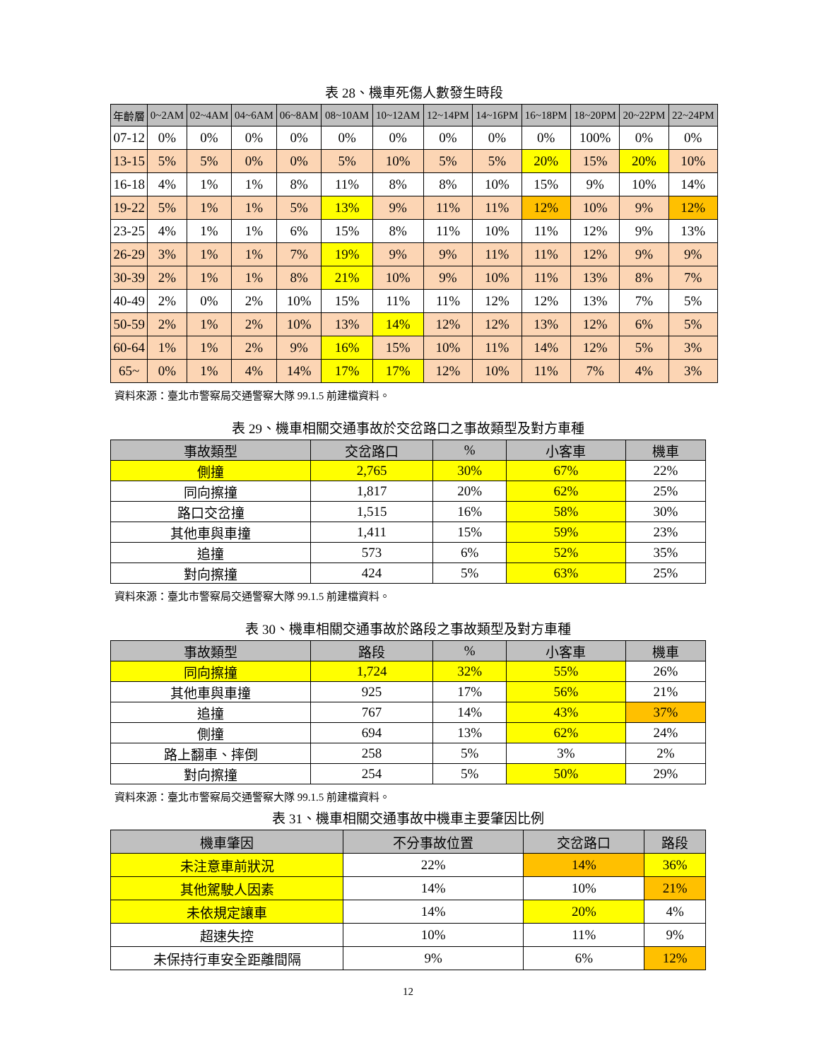表 28、機車死傷人數發生時段
| 年齡層 | 0~2AM | 02~4AM | 04~6AM | 06~8AM | 08~10AM | 10~12AM | 12~14PM | 14~16PM | 16~18PM | 18~20PM | 20~22PM | 22~24PM |
| --- | --- | --- | --- | --- | --- | --- | --- | --- | --- | --- | --- | --- |
| 07-12 | 0% | 0% | 0% | 0% | 0% | 0% | 0% | 0% | 0% | 100% | 0% | 0% |
| 13-15 | 5% | 5% | 0% | 0% | 5% | 10% | 5% | 5% | 20% | 15% | 20% | 10% |
| 16-18 | 4% | 1% | 1% | 8% | 11% | 8% | 8% | 10% | 15% | 9% | 10% | 14% |
| 19-22 | 5% | 1% | 1% | 5% | 13% | 9% | 11% | 11% | 12% | 10% | 9% | 12% |
| 23-25 | 4% | 1% | 1% | 6% | 15% | 8% | 11% | 10% | 11% | 12% | 9% | 13% |
| 26-29 | 3% | 1% | 1% | 7% | 19% | 9% | 9% | 11% | 11% | 12% | 9% | 9% |
| 30-39 | 2% | 1% | 1% | 8% | 21% | 10% | 9% | 10% | 11% | 13% | 8% | 7% |
| 40-49 | 2% | 0% | 2% | 10% | 15% | 11% | 11% | 12% | 12% | 13% | 7% | 5% |
| 50-59 | 2% | 1% | 2% | 10% | 13% | 14% | 12% | 12% | 13% | 12% | 6% | 5% |
| 60-64 | 1% | 1% | 2% | 9% | 16% | 15% | 10% | 11% | 14% | 12% | 5% | 3% |
| 65~ | 0% | 1% | 4% | 14% | 17% | 17% | 12% | 10% | 11% | 7% | 4% | 3% |
資料來源：臺北市警察局交通警察大隊 99.1.5 前建檔資料。
表 29、機車相關交通事故於交岔路口之事故類型及對方車種
| 事故類型 | 交岔路口 | % | 小客車 | 機車 |
| --- | --- | --- | --- | --- |
| 側撞 | 2,765 | 30% | 67% | 22% |
| 同向擦撞 | 1,817 | 20% | 62% | 25% |
| 路口交岔撞 | 1,515 | 16% | 58% | 30% |
| 其他車與車撞 | 1,411 | 15% | 59% | 23% |
| 追撞 | 573 | 6% | 52% | 35% |
| 對向擦撞 | 424 | 5% | 63% | 25% |
資料來源：臺北市警察局交通警察大隊 99.1.5 前建檔資料。
表 30、機車相關交通事故於路段之事故類型及對方車種
| 事故類型 | 路段 | % | 小客車 | 機車 |
| --- | --- | --- | --- | --- |
| 同向擦撞 | 1,724 | 32% | 55% | 26% |
| 其他車與車撞 | 925 | 17% | 56% | 21% |
| 追撞 | 767 | 14% | 43% | 37% |
| 側撞 | 694 | 13% | 62% | 24% |
| 路上翻車、摔倒 | 258 | 5% | 3% | 2% |
| 對向擦撞 | 254 | 5% | 50% | 29% |
資料來源：臺北市警察局交通警察大隊 99.1.5 前建檔資料。
表 31、機車相關交通事故中機車主要肇因比例
| 機車肇因 | 不分事故位置 | 交岔路口 | 路段 |
| --- | --- | --- | --- |
| 未注意車前狀況 | 22% | 14% | 36% |
| 其他駕駛人因素 | 14% | 10% | 21% |
| 未依規定讓車 | 14% | 20% | 4% |
| 超速失控 | 10% | 11% | 9% |
| 未保持行車安全距離間隔 | 9% | 6% | 12% |
12